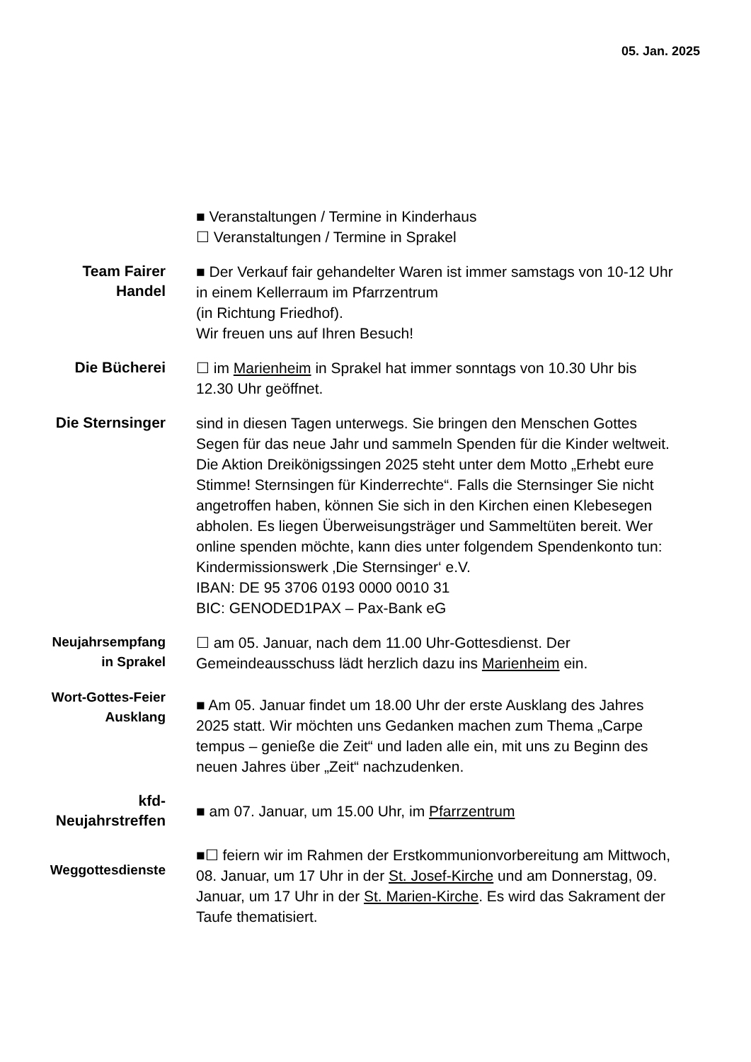05. Jan. 2025
■ Veranstaltungen / Termine in Kinderhaus
☐ Veranstaltungen / Termine in Sprakel
Team Fairer
Handel
■ Der Verkauf fair gehandelter Waren ist immer samstags von 10-12 Uhr in einem Kellerraum im Pfarrzentrum
(in Richtung Friedhof).
Wir freuen uns auf Ihren Besuch!
Die Bücherei
☐ im Marienheim in Sprakel hat immer sonntags von 10.30 Uhr bis 12.30 Uhr geöffnet.
Die Sternsinger
sind in diesen Tagen unterwegs. Sie bringen den Menschen Gottes Segen für das neue Jahr und sammeln Spenden für die Kinder weltweit. Die Aktion Dreikönigssingen 2025 steht unter dem Motto „Erhebt eure Stimme! Sternsingen für Kinderrechte“. Falls die Sternsinger Sie nicht angetroffen haben, können Sie sich in den Kirchen einen Klebesegen abholen. Es liegen Überweisungsträger und Sammeltüten bereit. Wer online spenden möchte, kann dies unter folgendem Spendenkonto tun:
Kindermissionswerk ‚Die Sternsinger‘ e.V.
IBAN: DE 95 3706 0193 0000 0010 31
BIC: GENODED1PAX – Pax-Bank eG
Neujahrsempfang
in Sprakel
☐ am 05. Januar, nach dem 11.00 Uhr-Gottesdienst. Der Gemeindeausschuss lädt herzlich dazu ins Marienheim ein.
Wort-Gottes-Feier
Ausklang
■ Am 05. Januar findet um 18.00 Uhr der erste Ausklang des Jahres 2025 statt. Wir möchten uns Gedanken machen zum Thema „Carpe tempus – genieße die Zeit“ und laden alle ein, mit uns zu Beginn des neuen Jahres über „Zeit“ nachzudenken.
kfd-
Neujahrstreffen
■ am 07. Januar, um 15.00 Uhr, im Pfarrzentrum
Weggottesdienste
■☐ feiern wir im Rahmen der Erstkommunionvorbereitung am Mittwoch, 08. Januar, um 17 Uhr in der St. Josef-Kirche und am Donnerstag, 09. Januar, um 17 Uhr in der St. Marien-Kirche. Es wird das Sakrament der Taufe thematisiert.